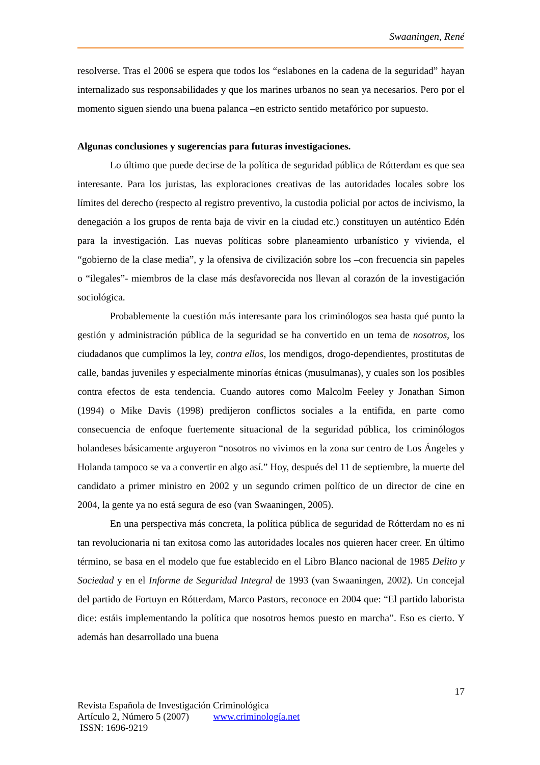Swaaningen, René
resolverse. Tras el 2006 se espera que todos los “eslabones en la cadena de la seguridad” hayan internalizado sus responsabilidades y que los marines urbanos no sean ya necesarios. Pero por el momento siguen siendo una buena palanca –en estricto sentido metafórico por supuesto.
Algunas conclusiones y sugerencias para futuras investigaciones.
Lo último que puede decirse de la política de seguridad pública de Rótterdam es que sea interesante. Para los juristas, las exploraciones creativas de las autoridades locales sobre los límites del derecho (respecto al registro preventivo, la custodia policial por actos de incivismo, la denegación a los grupos de renta baja de vivir en la ciudad etc.) constituyen un auténtico Edén para la investigación. Las nuevas políticas sobre planeamiento urbanístico y vivienda, el “gobierno de la clase media”, y la ofensiva de civilización sobre los –con frecuencia sin papeles o “ilegales”- miembros de la clase más desfavorecida nos llevan al corazón de la investigación sociológica.
Probablemente la cuestión más interesante para los criminólogos sea hasta qué punto la gestión y administración pública de la seguridad se ha convertido en un tema de nosotros, los ciudadanos que cumplimos la ley, contra ellos, los mendigos, drogo-dependientes, prostitutas de calle, bandas juveniles y especialmente minorías étnicas (musulmanas), y cuales son los posibles contra efectos de esta tendencia. Cuando autores como Malcolm Feeley y Jonathan Simon (1994) o Mike Davis (1998) predijeron conflictos sociales a la entifida, en parte como consecuencia de enfoque fuertemente situacional de la seguridad pública, los criminólogos holandeses básicamente arguyeron “nosotros no vivimos en la zona sur centro de Los Ángeles y Holanda tampoco se va a convertir en algo así.” Hoy, después del 11 de septiembre, la muerte del candidato a primer ministro en 2002 y un segundo crimen político de un director de cine en 2004, la gente ya no está segura de eso (van Swaaningen, 2005).
En una perspectiva más concreta, la política pública de seguridad de Rótterdam no es ni tan revolucionaria ni tan exitosa como las autoridades locales nos quieren hacer creer. En último término, se basa en el modelo que fue establecido en el Libro Blanco nacional de 1985 Delito y Sociedad y en el Informe de Seguridad Integral de 1993 (van Swaaningen, 2002). Un concejal del partido de Fortuyn en Rótterdam, Marco Pastors, reconoce en 2004 que: “El partido laborista dice: estáis implementando la política que nosotros hemos puesto en marcha”. Eso es cierto. Y además han desarrollado una buena
17
Revista Española de Investigación Criminológica
Artículo 2, Número 5 (2007) www.criminología.net
ISSN: 1696-9219